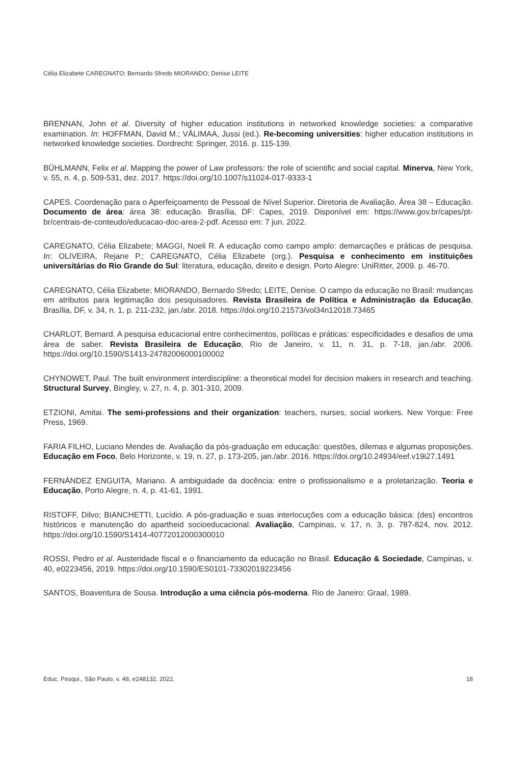Célia Elizabete CAREGNATO; Bernardo Sfredo MIORANDO; Denise LEITE
BRENNAN, John et al. Diversity of higher education institutions in networked knowledge societies: a comparative examination. In: HOFFMAN, David M.; VÄLIMAA, Jussi (ed.). Re-becoming universities: higher education institutions in networked knowledge societies. Dordrecht: Springer, 2016. p. 115-139.
BÜHLMANN, Felix et al. Mapping the power of Law professors: the role of scientific and social capital. Minerva, New York, v. 55, n. 4, p. 509-531, dez. 2017. https://doi.org/10.1007/s11024-017-9333-1
CAPES. Coordenação para o Aperfeiçoamento de Pessoal de Nível Superior. Diretoria de Avaliação. Área 38 – Educação. Documento de área: área 38: educação. Brasília, DF: Capes, 2019. Disponível em: https://www.gov.br/capes/pt-br/centrais-de-conteudo/educacao-doc-area-2-pdf. Acesso em: 7 jun. 2022.
CAREGNATO, Célia Elizabete; MAGGI, Noeli R. A educação como campo amplo: demarcações e práticas de pesquisa. In: OLIVEIRA, Rejane P.; CAREGNATO, Célia Elizabete (org.). Pesquisa e conhecimento em instituições universitárias do Rio Grande do Sul: literatura, educação, direito e design. Porto Alegre: UniRitter, 2009. p. 46-70.
CAREGNATO, Célia Elizabete; MIORANDO, Bernardo Sfredo; LEITE, Denise. O campo da educação no Brasil: mudanças em atributos para legitimação dos pesquisadores. Revista Brasileira de Política e Administração da Educação, Brasília, DF, v. 34, n. 1, p. 211-232, jan./abr. 2018. https://doi.org/10.21573/vol34n12018.73465
CHARLOT, Bernard. A pesquisa educacional entre conhecimentos, políticas e práticas: especificidades e desafios de uma área de saber. Revista Brasileira de Educação, Rio de Janeiro, v. 11, n. 31, p. 7-18, jan./abr. 2006. https://doi.org/10.1590/S1413-24782006000100002
CHYNOWET, Paul. The built environment interdiscipline: a theoretical model for decision makers in research and teaching. Structural Survey, Bingley, v. 27, n. 4, p. 301-310, 2009.
ETZIONI, Amitai. The semi-professions and their organization: teachers, nurses, social workers. New Yorque: Free Press, 1969.
FARIA FILHO, Luciano Mendes de. Avaliação da pós-graduação em educação: questões, dilemas e algumas proposições. Educação em Foco, Belo Horizonte, v. 19, n. 27, p. 173-205, jan./abr. 2016. https://doi.org/10.24934/eef.v19i27.1491
FERNÁNDEZ ENGUITA, Mariano. A ambiguidade da docência: entre o profissionalismo e a proletarização. Teoria e Educação, Porto Alegre, n. 4, p. 41-61, 1991.
RISTOFF, Dilvo; BIANCHETTI, Lucídio. A pós-graduação e suas interlocuções com a educação básica: (des) encontros históricos e manutenção do apartheid socioeducacional. Avaliação, Campinas, v. 17, n. 3, p. 787-824, nov. 2012. https://doi.org/10.1590/S1414-40772012000300010
ROSSI, Pedro et al. Austeridade fiscal e o financiamento da educação no Brasil. Educação & Sociedade, Campinas, v. 40, e0223456, 2019. https://doi.org/10.1590/ES0101-73302019223456
SANTOS, Boaventura de Sousa. Introdução a uma ciência pós-moderna. Rio de Janeiro: Graal, 1989.
Educ. Pesqui., São Paulo, v. 48, e248132, 2022. 18